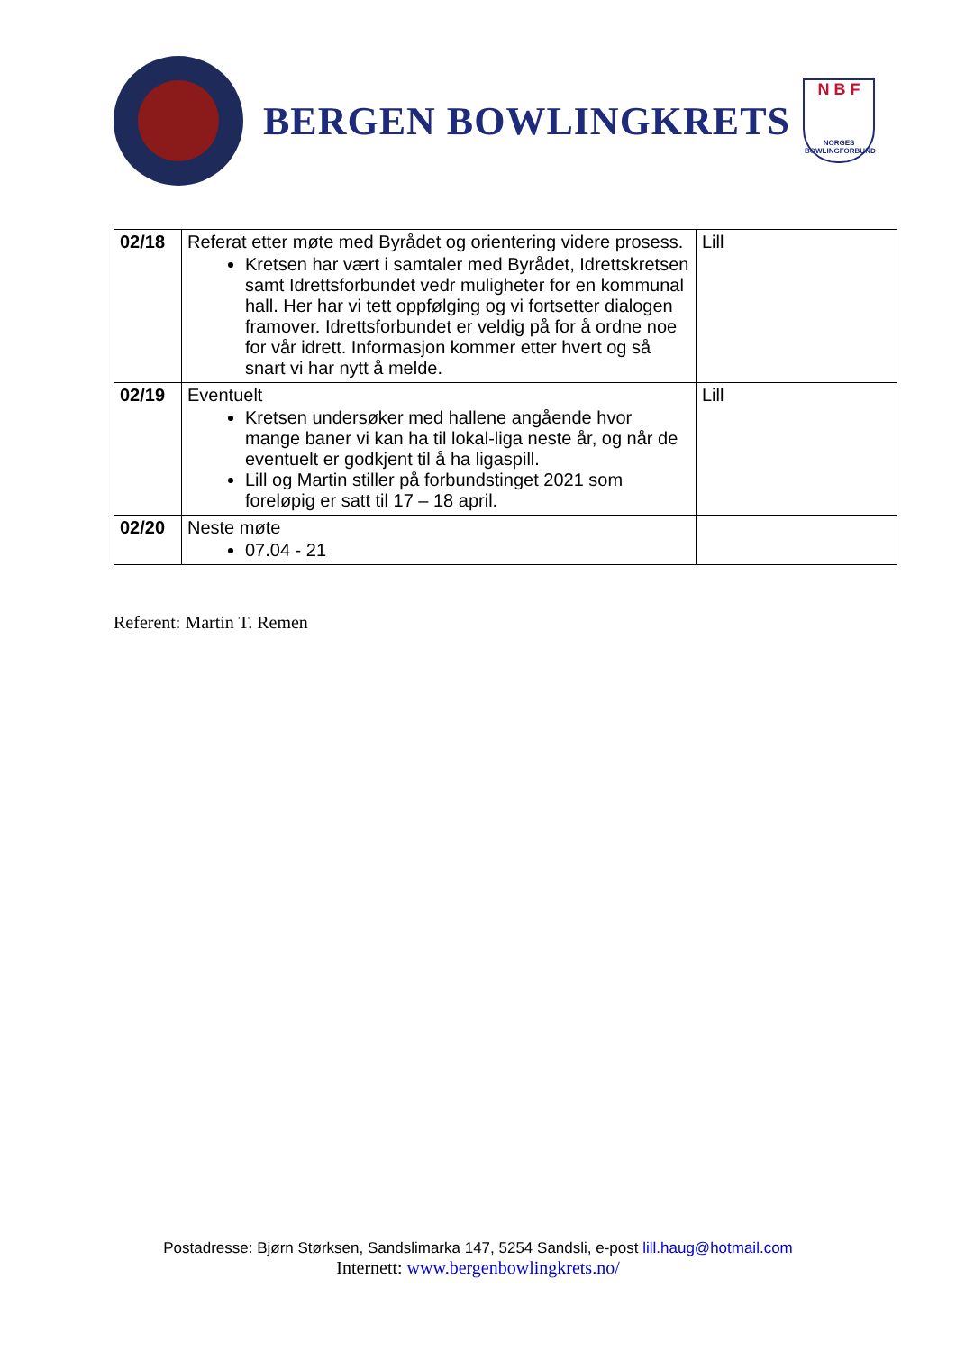BERGEN BOWLINGKRETS
N B F
NORGES BOWLINGFORBUND
| 02/18 | Referat etter møte med Byrådet og orientering videre prosess. Kretsen har vært i samtaler med Byrådet, Idrettskretsen samt Idrettsforbundet vedr muligheter for en kommunal hall. Her har vi tett oppfølging og vi fortsetter dialogen framover. Idrettsforbundet er veldig på for å ordne noe for vår idrett. Informasjon kommer etter hvert og så snart vi har nytt å melde. | Lill |
| 02/19 | Eventuelt Kretsen undersøker med hallene angående hvor mange baner vi kan ha til lokal-liga neste år, og når de eventuelt er godkjent til å ha ligaspill. Lill og Martin stiller på forbundstinget 2021 som foreløpig er satt til 17 – 18 april. | Lill |
| 02/20 | Neste møte 07.04 - 21 | |
Referent: Martin T. Remen
Postadresse: Bjørn Størksen, Sandslimarka 147, 5254 Sandsli, e-post lill.haug@hotmail.com
Internett: www.bergenbowlingkrets.no/